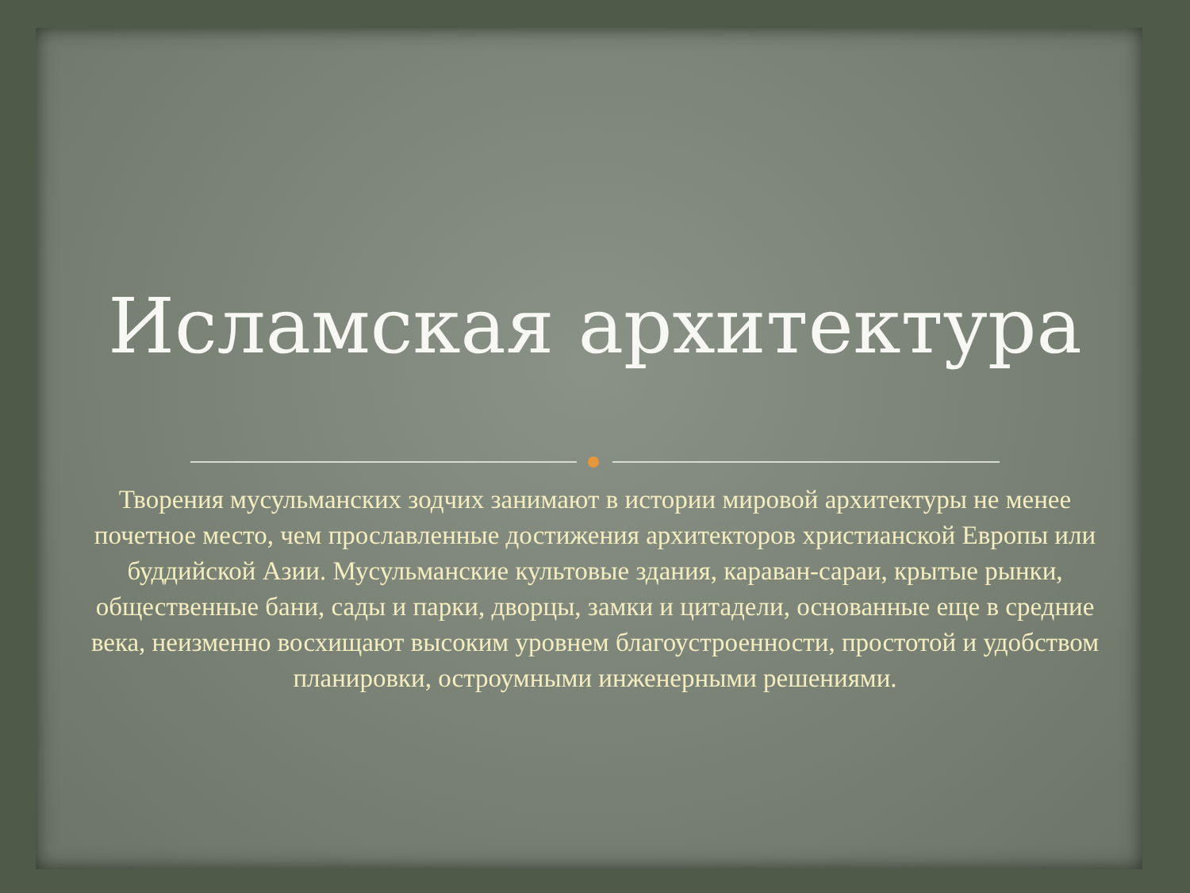Исламская архитектура
Творения мусульманских зодчих занимают в истории мировой архитектуры не менее почетное место, чем прославленные достижения архитекторов христианской Европы или буддийской Азии. Мусульманские культовые здания, караван-сараи, крытые рынки, общественные бани, сады и парки, дворцы, замки и цитадели, основанные еще в средние века, неизменно восхищают высоким уровнем благоустроенности, простотой и удобством планировки, остроумными инженерными решениями.